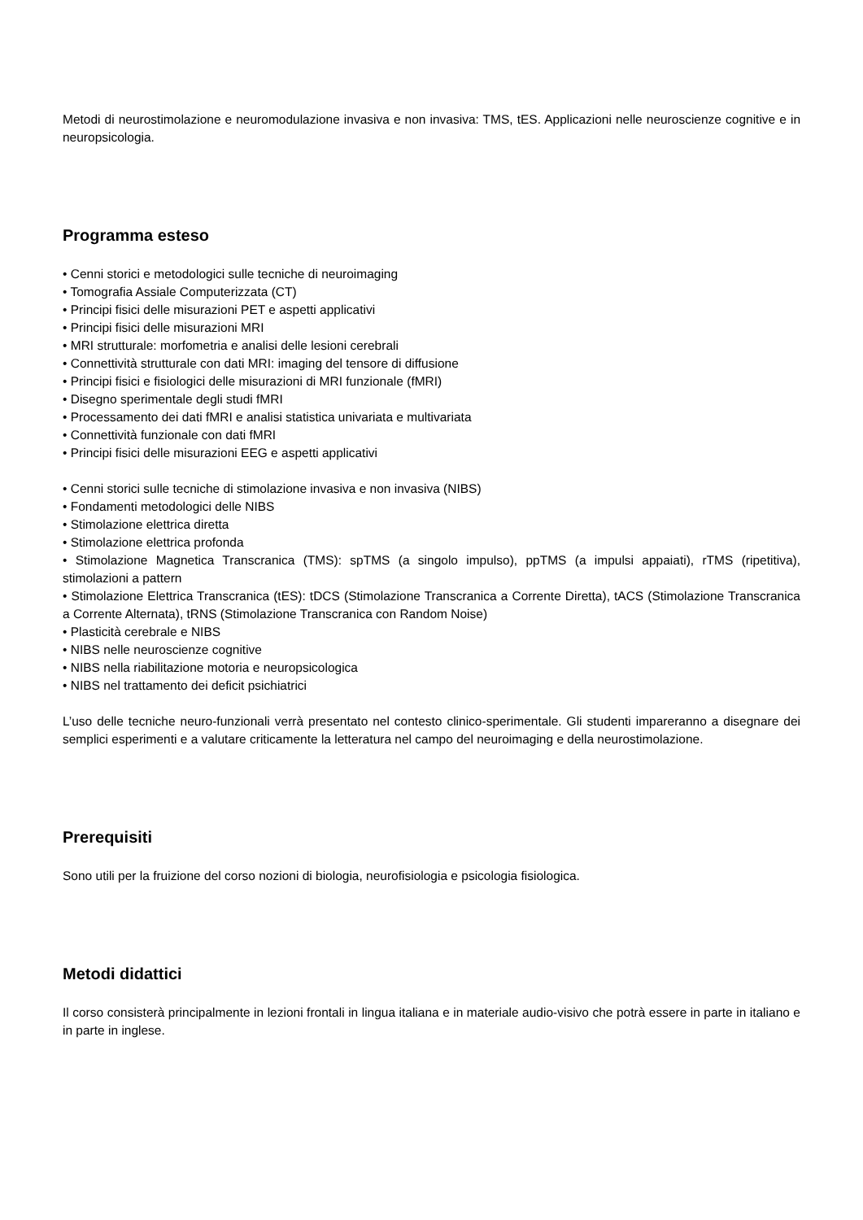Metodi di neurostimolazione e neuromodulazione invasiva e non invasiva: TMS, tES. Applicazioni nelle neuroscienze cognitive e in neuropsicologia.
Programma esteso
• Cenni storici e metodologici sulle tecniche di neuroimaging
• Tomografia Assiale Computerizzata (CT)
• Principi fisici delle misurazioni PET e aspetti applicativi
• Principi fisici delle misurazioni MRI
• MRI strutturale: morfometria e analisi delle lesioni cerebrali
• Connettività strutturale con dati MRI: imaging del tensore di diffusione
• Principi fisici e fisiologici delle misurazioni di MRI funzionale (fMRI)
• Disegno sperimentale degli studi fMRI
• Processamento dei dati fMRI e analisi statistica univariata e multivariata
• Connettività funzionale con dati fMRI
• Principi fisici delle misurazioni EEG e aspetti applicativi
• Cenni storici sulle tecniche di stimolazione invasiva e non invasiva (NIBS)
• Fondamenti metodologici delle NIBS
• Stimolazione elettrica diretta
• Stimolazione elettrica profonda
• Stimolazione Magnetica Transcranica (TMS): spTMS (a singolo impulso), ppTMS (a impulsi appaiati), rTMS (ripetitiva), stimolazioni a pattern
• Stimolazione Elettrica Transcranica (tES): tDCS (Stimolazione Transcranica a Corrente Diretta), tACS (Stimolazione Transcranica a Corrente Alternata), tRNS (Stimolazione Transcranica con Random Noise)
• Plasticità cerebrale e NIBS
• NIBS nelle neuroscienze cognitive
• NIBS nella riabilitazione motoria e neuropsicologica
• NIBS nel trattamento dei deficit psichiatrici
L’uso delle tecniche neuro-funzionali verrà presentato nel contesto clinico-sperimentale. Gli studenti impareranno a disegnare dei semplici esperimenti e a valutare criticamente la letteratura nel campo del neuroimaging e della neurostimolazione.
Prerequisiti
Sono utili per la fruizione del corso nozioni di biologia, neurofisiologia e psicologia fisiologica.
Metodi didattici
Il corso consisterà principalmente in lezioni frontali in lingua italiana e in materiale audio-visivo che potrà essere in parte in italiano e in parte in inglese.